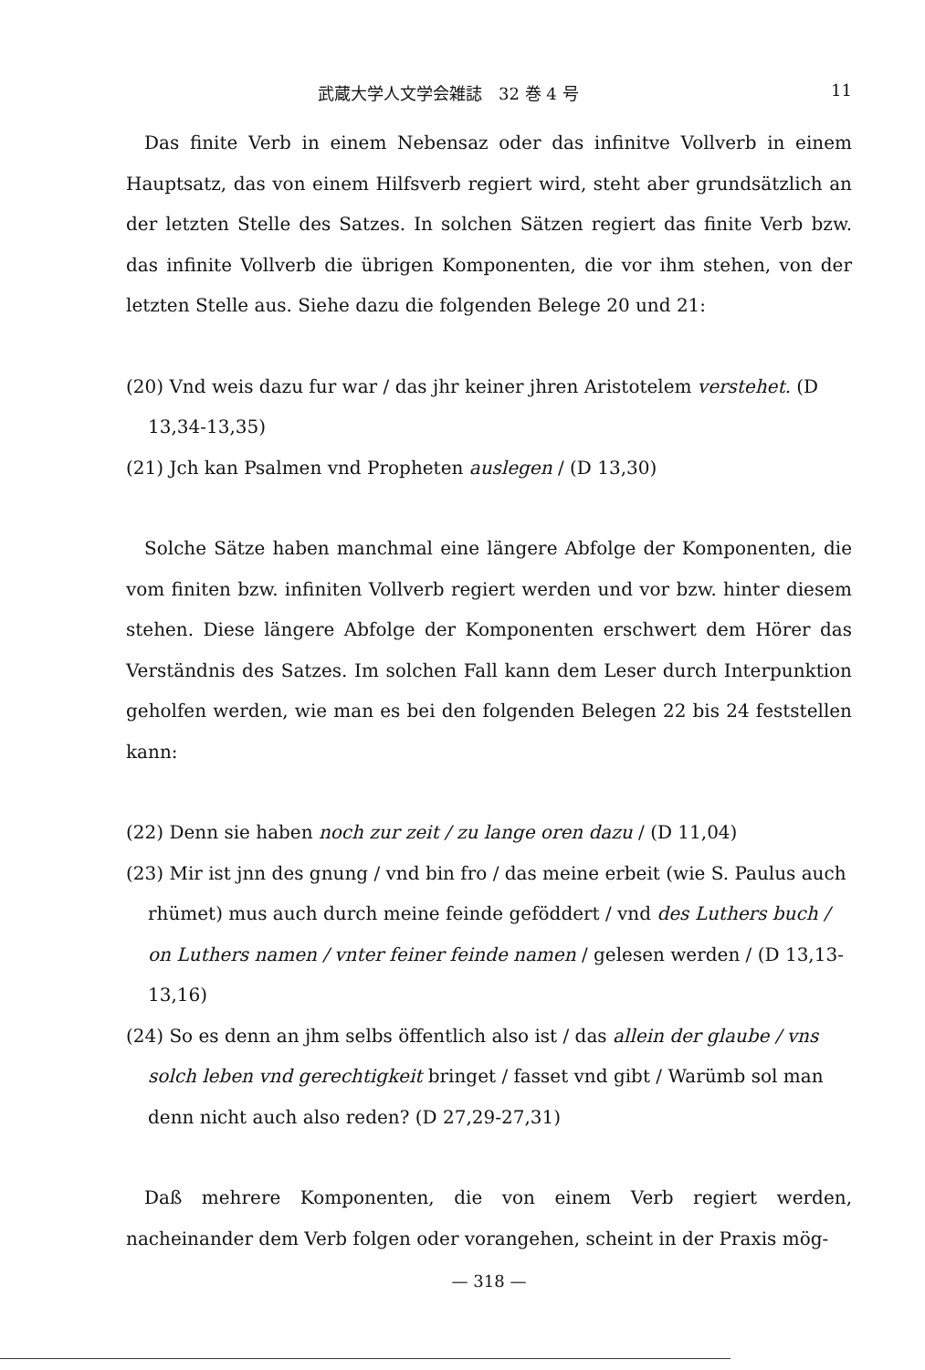武蔵大学人文学会雑誌　32 巻 4 号 11
Das finite Verb in einem Nebensaz oder das infinitve Vollverb in einem Hauptsatz, das von einem Hilfsverb regiert wird, steht aber grundsätzlich an der letzten Stelle des Satzes. In solchen Sätzen regiert das finite Verb bzw. das infinite Vollverb die übrigen Komponenten, die vor ihm stehen, von der letzten Stelle aus. Siehe dazu die folgenden Belege 20 und 21:
(20) Vnd weis dazu fur war / das jhr keiner jhren Aristotelem verstehet. (D 13,34-13,35)
(21) Jch kan Psalmen vnd Propheten auslegen / (D 13,30)
Solche Sätze haben manchmal eine längere Abfolge der Komponenten, die vom finiten bzw. infiniten Vollverb regiert werden und vor bzw. hinter diesem stehen. Diese längere Abfolge der Komponenten erschwert dem Hörer das Verständnis des Satzes. Im solchen Fall kann dem Leser durch Interpunktion geholfen werden, wie man es bei den folgenden Belegen 22 bis 24 feststellen kann:
(22) Denn sie haben noch zur zeit / zu lange oren dazu / (D 11,04)
(23) Mir ist jnn des gnung / vnd bin fro / das meine erbeit (wie S. Paulus auch rhümet) mus auch durch meine feinde geföddert / vnd des Luthers buch / on Luthers namen / vnter feiner feinde namen / gelesen werden / (D 13,13-13,16)
(24) So es denn an jhm selbs öffentlich also ist / das allein der glaube / vns solch leben vnd gerechtigkeit bringet / fasset vnd gibt / Warümb sol man denn nicht auch also reden? (D 27,29-27,31)
Daß mehrere Komponenten, die von einem Verb regiert werden, nacheinander dem Verb folgen oder vorangehen, scheint in der Praxis mög-
— 318 —